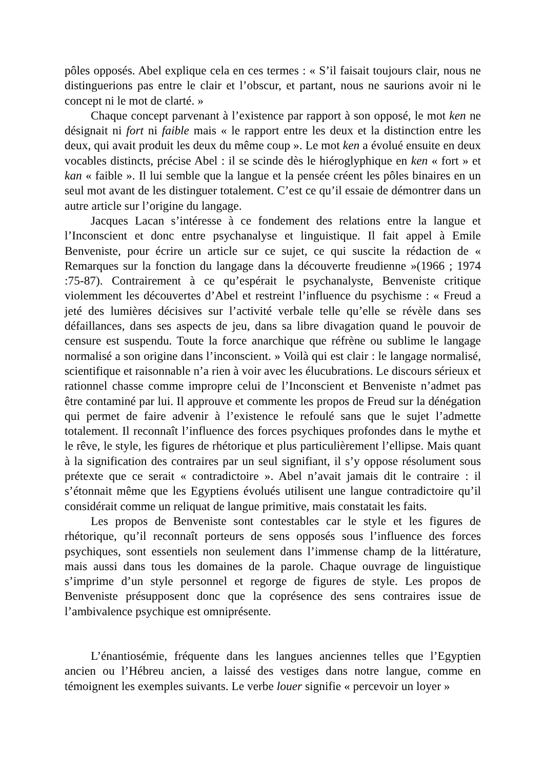pôles opposés. Abel explique cela en ces termes : « S’il faisait toujours clair, nous ne distinguerions pas entre le clair et l’obscur, et partant, nous ne saurions avoir ni le concept ni le mot de clarté. »
Chaque concept parvenant à l’existence par rapport à son opposé, le mot ken ne désignait ni fort ni faible mais « le rapport entre les deux et la distinction entre les deux, qui avait produit les deux du même coup ». Le mot ken a évolué ensuite en deux vocables distincts, précise Abel : il se scinde dès le hiéroglyphique en ken « fort » et kan « faible ». Il lui semble que la langue et la pensée créent les pôles binaires en un seul mot avant de les distinguer totalement. C’est ce qu’il essaie de démontrer dans un autre article sur l’origine du langage.
Jacques Lacan s’intéresse à ce fondement des relations entre la langue et l’Inconscient et donc entre psychanalyse et linguistique. Il fait appel à Emile Benveniste, pour écrire un article sur ce sujet, ce qui suscite la rédaction de « Remarques sur la fonction du langage dans la découverte freudienne »(1966 ; 1974 :75-87). Contrairement à ce qu’espérait le psychanalyste, Benveniste critique violemment les découvertes d’Abel et restreint l’influence du psychisme : « Freud a jeté des lumières décisives sur l’activité verbale telle qu’elle se révèle dans ses défaillances, dans ses aspects de jeu, dans sa libre divagation quand le pouvoir de censure est suspendu. Toute la force anarchique que réfrène ou sublime le langage normalisé a son origine dans l’inconscient. » Voilà qui est clair : le langage normalisé, scientifique et raisonnable n’a rien à voir avec les élucubrations. Le discours sérieux et rationnel chasse comme impropre celui de l’Inconscient et Benveniste n’admet pas être contaminé par lui. Il approuve et commente les propos de Freud sur la dénégation qui permet de faire advenir à l’existence le refoulé sans que le sujet l’admette totalement. Il reconnaît l’influence des forces psychiques profondes dans le mythe et le rêve, le style, les figures de rhétorique et plus particulièrement l’ellipse. Mais quant à la signification des contraires par un seul signifiant, il s’y oppose résolument sous prétexte que ce serait « contradictoire ». Abel n’avait jamais dit le contraire : il s’étonnait même que les Egyptiens évolués utilisent une langue contradictoire qu’il considérait comme un reliquat de langue primitive, mais constatait les faits.
Les propos de Benveniste sont contestables car le style et les figures de rhétorique, qu’il reconnaît porteurs de sens opposés sous l’influence des forces psychiques, sont essentiels non seulement dans l’immense champ de la littérature, mais aussi dans tous les domaines de la parole. Chaque ouvrage de linguistique s’imprime d’un style personnel et regorge de figures de style. Les propos de Benveniste présupposent donc que la coprésence des sens contraires issue de l’ambivalence psychique est omniprésente.
L’énantiosémie, fréquente dans les langues anciennes telles que l’Egyptien ancien ou l’Hébreu ancien, a laissé des vestiges dans notre langue, comme en témoignent les exemples suivants. Le verbe louer signifie « percevoir un loyer »